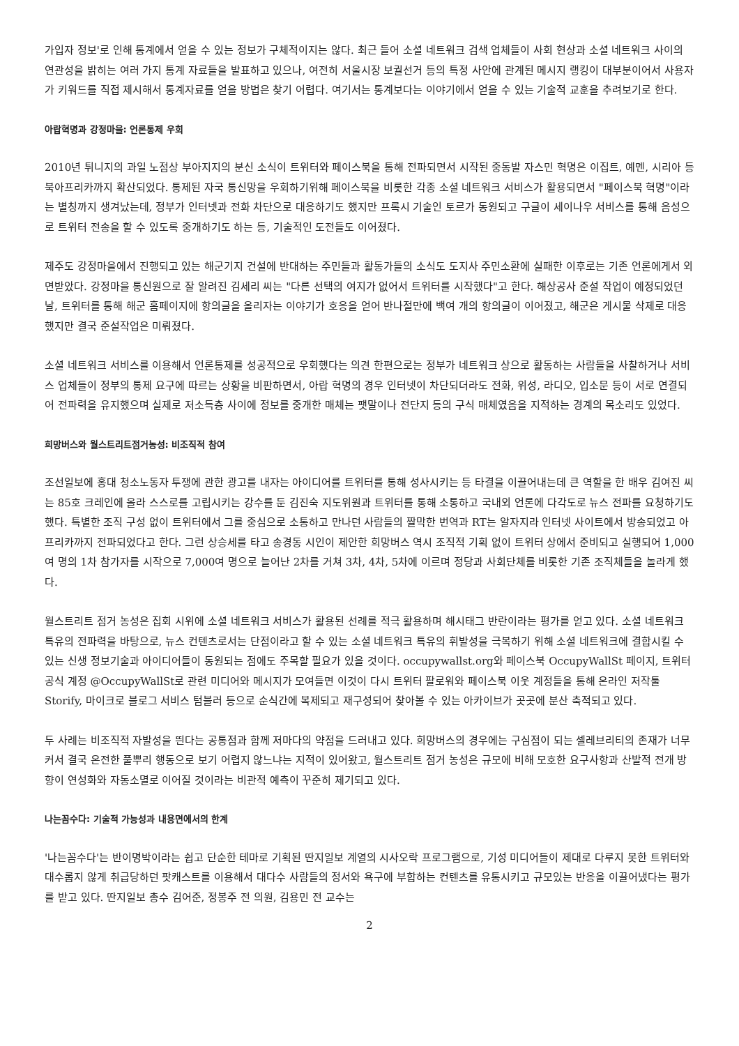가입자 정보'로 인해 통계에서 얻을 수 있는 정보가 구체적이지는 않다. 최근 들어 소셜 네트워크 검색 업체들이 사회 현상과 소셜 네트워크 사이의 연관성을 밝히는 여러 가지 통계 자료들을 발표하고 있으나, 여전히 서울시장 보궐선거 등의 특정 사안에 관계된 메시지 랭킹이 대부분이어서 사용자가 키워드를 직접 제시해서 통계자료를 얻을 방법은 찾기 어렵다. 여기서는 통계보다는 이야기에서 얻을 수 있는 기술적 교훈을 추려보기로 한다.
아랍혁명과 강정마을: 언론통제 우회
2010년 튀니지의 과일 노점상 부아지지의 분신 소식이 트위터와 페이스북을 통해 전파되면서 시작된 중동발 자스민 혁명은 이집트, 예멘, 시리아 등 북아프리카까지 확산되었다. 통제된 자국 통신망을 우회하기위해 페이스북을 비롯한 각종 소셜 네트워크 서비스가 활용되면서 "페이스북 혁명"이라는 별칭까지 생겨났는데, 정부가 인터넷과 전화 차단으로 대응하기도 했지만 프록시 기술인 토르가 동원되고 구글이 세이나우 서비스를 통해 음성으로 트위터 전송을 할 수 있도록 중개하기도 하는 등, 기술적인 도전들도 이어졌다.
제주도 강정마을에서 진행되고 있는 해군기지 건설에 반대하는 주민들과 활동가들의 소식도 도지사 주민소환에 실패한 이후로는 기존 언론에게서 외면받았다. 강정마을 통신원으로 잘 알려진 김세리 씨는 "다른 선택의 여지가 없어서 트위터를 시작했다"고 한다. 해상공사 준설 작업이 예정되었던 날, 트위터를 통해 해군 홈페이지에 항의글을 올리자는 이야기가 호응을 얻어 반나절만에 백여 개의 항의글이 이어졌고, 해군은 게시물 삭제로 대응했지만 결국 준설작업은 미뤄졌다.
소셜 네트워크 서비스를 이용해서 언론통제를 성공적으로 우회했다는 의견 한편으로는 정부가 네트워크 상으로 활동하는 사람들을 사찰하거나 서비스 업체들이 정부의 통제 요구에 따르는 상황을 비판하면서, 아랍 혁명의 경우 인터넷이 차단되더라도 전화, 위성, 라디오, 입소문 등이 서로 연결되어 전파력을 유지했으며 실제로 저소득층 사이에 정보를 중개한 매체는 팻말이나 전단지 등의 구식 매체였음을 지적하는 경계의 목소리도 있었다.
희망버스와 월스트리트점거농성: 비조직적 참여
조선일보에 홍대 청소노동자 투쟁에 관한 광고를 내자는 아이디어를 트위터를 통해 성사시키는 등 타결을 이끌어내는데 큰 역할을 한 배우 김여진 씨는 85호 크레인에 올라 스스로를 고립시키는 강수를 둔 김진숙 지도위원과 트위터를 통해 소통하고 국내외 언론에 다각도로 뉴스 전파를 요청하기도 했다. 특별한 조직 구성 없이 트위터에서 그를 중심으로 소통하고 만나던 사람들의 짤막한 번역과 RT는 알자지라 인터넷 사이트에서 방송되었고 아프리카까지 전파되었다고 한다. 그런 상승세를 타고 송경동 시인이 제안한 희망버스 역시 조직적 기획 없이 트위터 상에서 준비되고 실행되어 1,000여 명의 1차 참가자를 시작으로 7,000여 명으로 늘어난 2차를 거쳐 3차, 4차, 5차에 이르며 정당과 사회단체를 비롯한 기존 조직체들을 놀라게 했다.
월스트리트 점거 농성은 집회 시위에 소셜 네트워크 서비스가 활용된 선례를 적극 활용하며 해시태그 반란이라는 평가를 얻고 있다. 소셜 네트워크 특유의 전파력을 바탕으로, 뉴스 컨텐츠로서는 단점이라고 할 수 있는 소셜 네트워크 특유의 휘발성을 극복하기 위해 소셜 네트워크에 결합시킬 수 있는 신생 정보기술과 아이디어들이 동원되는 점에도 주목할 필요가 있을 것이다. occupywallst.org와 페이스북 OccupyWallSt 페이지, 트위터 공식 계정 @OccupyWallSt로 관련 미디어와 메시지가 모여들면 이것이 다시 트위터 팔로워와 페이스북 이웃 계정들을 통해 온라인 저작툴 Storify, 마이크로 블로그 서비스 텀블러 등으로 순식간에 복제되고 재구성되어 찾아볼 수 있는 아카이브가 곳곳에 분산 축적되고 있다.
두 사례는 비조직적 자발성을 띈다는 공통점과 함께 저마다의 약점을 드러내고 있다. 희망버스의 경우에는 구심점이 되는 셀레브리티의 존재가 너무 커서 결국 온전한 풀뿌리 행동으로 보기 어렵지 않느냐는 지적이 있어왔고, 월스트리트 점거 농성은 규모에 비해 모호한 요구사항과 산발적 전개 방향이 연성화와 자동소멸로 이어질 것이라는 비관적 예측이 꾸준히 제기되고 있다.
나는꼼수다: 기술적 가능성과 내용면에서의 한계
'나는꼼수다'는 반이명박이라는 쉽고 단순한 테마로 기획된 딴지일보 계열의 시사오락 프로그램으로, 기성 미디어들이 제대로 다루지 못한 트위터와 대수롭지 않게 취급당하던 팟캐스트를 이용해서 대다수 사람들의 정서와 욕구에 부합하는 컨텐츠를 유통시키고 규모있는 반응을 이끌어냈다는 평가를 받고 있다. 딴지일보 총수 김어준, 정봉주 전 의원, 김용민 전 교수는
2